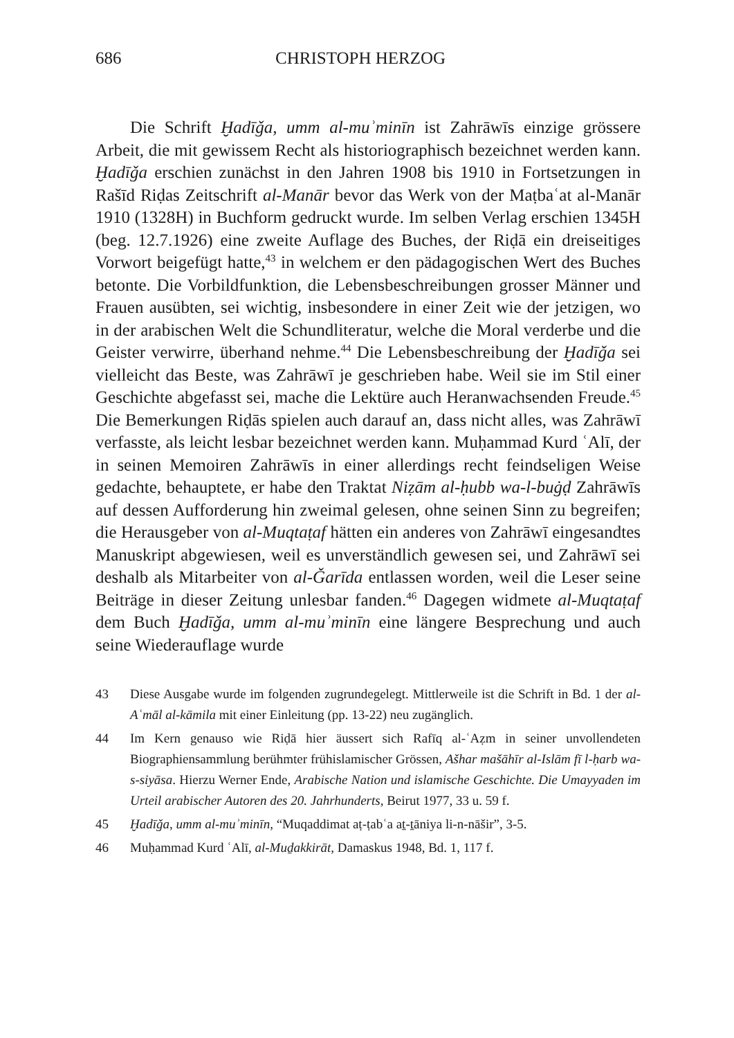686 CHRISTOPH HERZOG
Die Schrift Ḫadīǧa, umm al-muʾminīn ist Zahrāwīs einzige grössere Arbeit, die mit gewissem Recht als historiographisch bezeichnet werden kann. Ḫadīǧa erschien zunächst in den Jahren 1908 bis 1910 in Fortsetzungen in Rašīd Riḍas Zeitschrift al-Manār bevor das Werk von der Maṭbaʿat al-Manār 1910 (1328H) in Buchform gedruckt wurde. Im selben Verlag erschien 1345H (beg. 12.7.1926) eine zweite Auflage des Buches, der Riḍā ein dreiseitiges Vorwort beigefügt hatte,<sup>43</sup> in welchem er den pädagogischen Wert des Buches betonte. Die Vorbildfunktion, die Lebensbeschreibungen grosser Männer und Frauen ausübten, sei wichtig, insbesondere in einer Zeit wie der jetzigen, wo in der arabischen Welt die Schundliteratur, welche die Moral verderbe und die Geister verwirre, überhand nehme.<sup>44</sup> Die Lebensbeschreibung der Ḫadīǧa sei vielleicht das Beste, was Zahrāwī je geschrieben habe. Weil sie im Stil einer Geschichte abgefasst sei, mache die Lektüre auch Heranwachsenden Freude.<sup>45</sup> Die Bemerkungen Riḍās spielen auch darauf an, dass nicht alles, was Zahrāwī verfasste, als leicht lesbar bezeichnet werden kann. Muḥammad Kurd ʿAlī, der in seinen Memoiren Zahrāwīs in einer allerdings recht feindseligen Weise gedachte, behauptete, er habe den Traktat Niẓām al-ḥubb wa-l-buġḍ Zahrāwīs auf dessen Aufforderung hin zweimal gelesen, ohne seinen Sinn zu begreifen; die Herausgeber von al-Muqtaṭaf hätten ein anderes von Zahrāwī eingesandtes Manuskript abgewiesen, weil es unverständlich gewesen sei, und Zahrāwī sei deshalb als Mitarbeiter von al-Ǧarīda entlassen worden, weil die Leser seine Beiträge in dieser Zeitung unlesbar fanden.<sup>46</sup> Dagegen widmete al-Muqtaṭaf dem Buch Ḫadīǧa, umm al-muʾminīn eine längere Besprechung und auch seine Wiederauflage wurde
43 Diese Ausgabe wurde im folgenden zugrundegelegt. Mittlerweile ist die Schrift in Bd. 1 der al-Aʿmāl al-kāmila mit einer Einleitung (pp. 13-22) neu zugänglich.
44 Im Kern genauso wie Riḍā hier äussert sich Rafīq al-ʿAẓm in seiner unvollendeten Biographiensammlung berühmter frühislamischer Grössen, Ašhar mašāhīr al-Islām fī l-ḥarb wa-s-siyāsa. Hierzu Werner Ende, Arabische Nation und islamische Geschichte. Die Umayyaden im Urteil arabischer Autoren des 20. Jahrhunderts, Beirut 1977, 33 u. 59 f.
45 Ḫadīǧa, umm al-muʾminīn, “Muqaddimat aṭ-ṭabʿa aṯ-ṯāniya li-n-nāšir”, 3-5.
46 Muḥammad Kurd ʿAlī, al-Muḏakkirāt, Damaskus 1948, Bd. 1, 117 f.